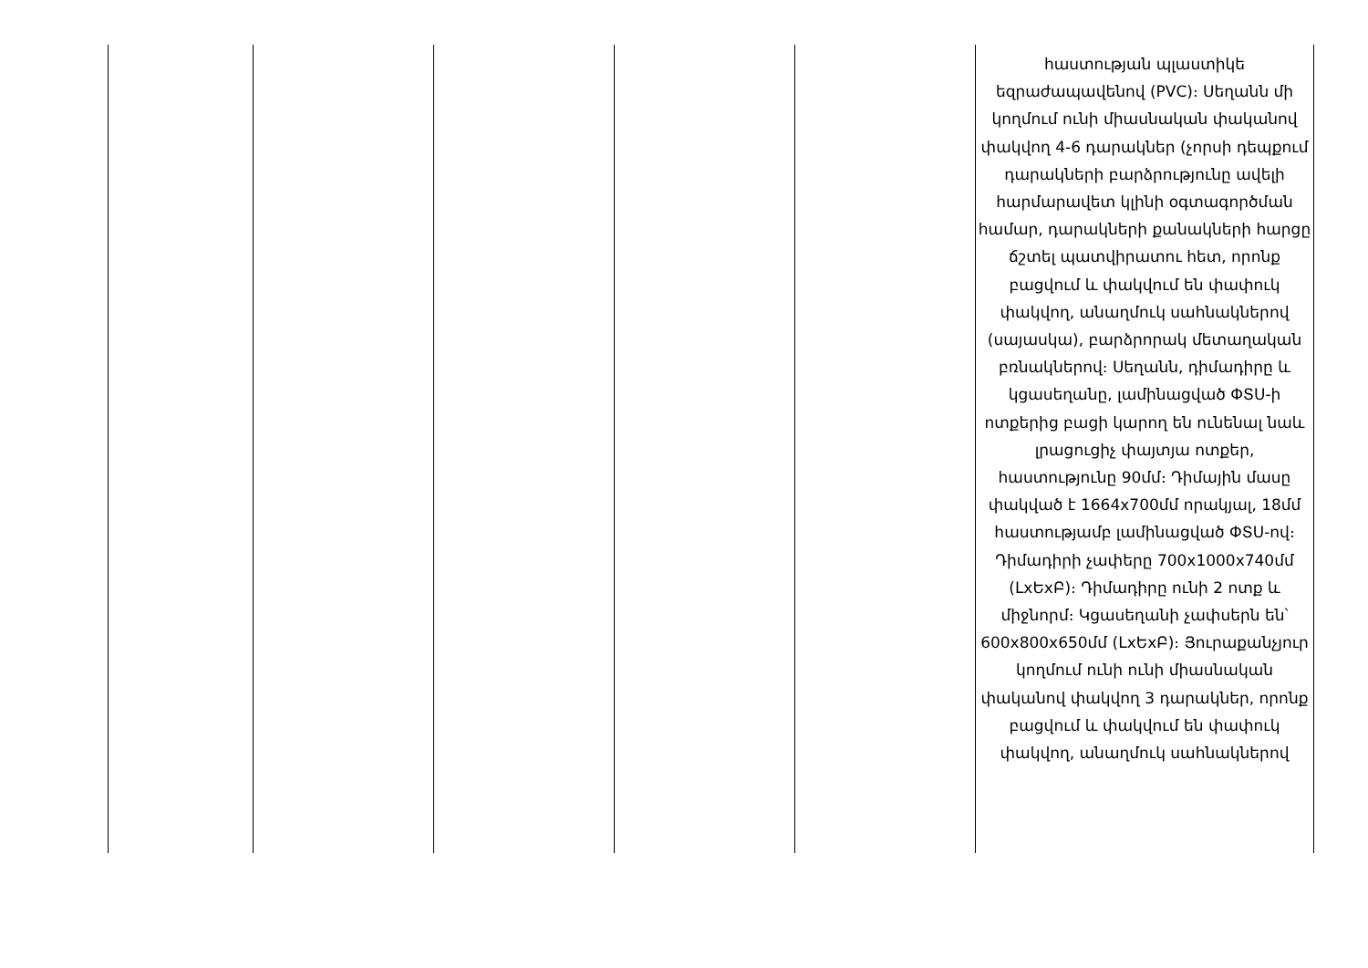| | | | | | հաստության պլաստիկե եզրաժապավենով (PVC)։ Սեղանն մի կողմում ունի միասնական փականով փակվող 4-6 դարակներ (չորսի դեպքում դարակների բարձրությունը ավելի հարմարավետ կլինի օգտագործման համար, դարակների քանակների հարցը ճշտել պատվիրատու հետ, որոնք բացվում և փակվում են փափուկ փակվող, անաղմուկ սահնակներով (սայասկա), բարձրորակ մետաղական բռնակներով։ Սեղանն, դիմադիրը և կցասեղանը, լամինացված ՓՏՍ-ի ոտքերից բացի կարող են ունենալ նաև լրացուցիչ փայտյա ոտքեր, հաստությունը 90մմ։ Դիմային մասը փակված է 1664x700մմ որակյալ, 18մմ հաստությամբ լամինացված ՓՏՍ-ով։ Դիմադիրի չափերը 700x1000x740մմ (LxԵxԲ)։ Դիմադիրը ունի 2 ոտք և միջնորմ։ Կցասեղանի չափսերն են՝ 600x800x650մմ (LxԵxԲ)։ Յուրաքանչյուր կողմում ունի ունի միասնական փականով փակվող 3 դարակներ, որոնք բացվում և փակվում են փափուկ փակվող, անաղմուկ սահնակներով |